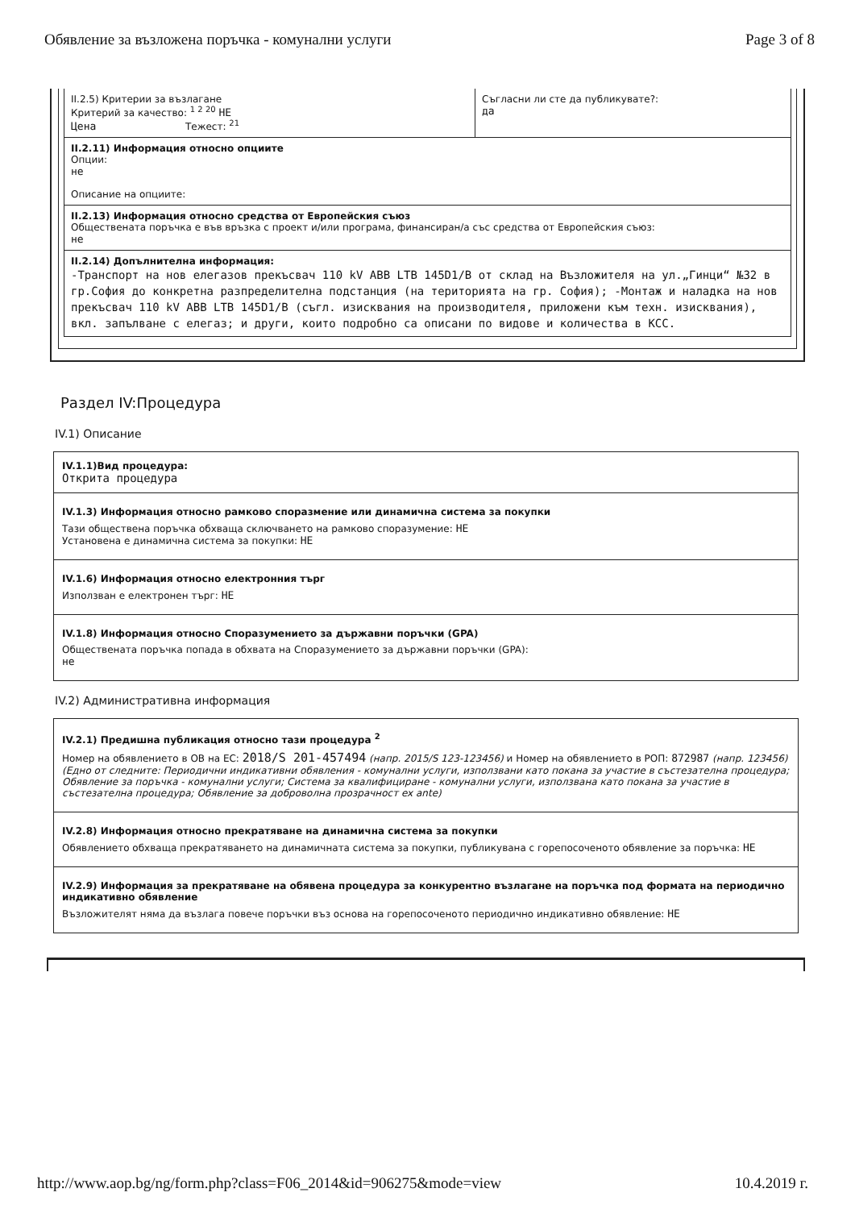Обявление за възложена поръчка - комунални услуги Page 3 of 8
II.2.5) Критерии за възлагане
Критерий за качество: <sup>1 2 20</sup> НЕ
Цена Тежест: <sup>21</sup>
Съгласни ли сте да публикувате?:
да
II.2.11) Информация относно опциите
Опции:
не
Описание на опциите:
II.2.13) Информация относно средства от Европейския съюз
Обществената поръчка е във връзка с проект и/или програма, финансиран/а със средства от Европейския съюз:
не
II.2.14) Допълнителна информация:
-Транспорт на нов елегазов прекъсвач 110 kV ABB LTB 145D1/B от склад на Възложителя на ул.„Гинци“ №32 в гр.София до конкретна разпределителна подстанция (на територията на гр. София); -Монтаж и наладка на нов прекъсвач 110 kV ABB LTB 145D1/B (съгл. изисквания на производителя, приложени към техн. изисквания), вкл. запълване с елегаз; и други, които подробно са описани по видове и количества в КСС.
Раздел IV:Процедура
IV.1) Описание
IV.1.1)Вид процедура:
Открита процедура
IV.1.3) Информация относно рамково споразмение или динамична система за покупки
Тази обществена поръчка обхваща сключването на рамково споразумение: НЕ
Установена е динамична система за покупки: НЕ
IV.1.6) Информация относно електронния търг
Използван е електронен търг: НЕ
IV.1.8) Информация относно Споразумението за държавни поръчки (GPA)
Обществената поръчка попада в обхвата на Споразумението за държавни поръчки (GPA):
не
IV.2) Административна информация
IV.2.1) Предишна публикация относно тази процедура <sup>2</sup>
Номер на обявлението в ОВ на ЕС: 2018/S 201-457494 (напр. 2015/S 123-123456) и Номер на обявлението в РОП: 872987 (напр. 123456)
(Едно от следните: Периодични индикативни обявления - комунални услуги, използвани като покана за участие в състезателна процедура; Обявление за поръчка - комунални услуги; Система за квалифициране - комунални услуги, използвана като покана за участие в състезателна процедура; Обявление за доброволна прозрачност ex ante)
IV.2.8) Информация относно прекратяване на динамична система за покупки
Обявлението обхваща прекратяването на динамичната система за покупки, публикувана с горепосоченото обявление за поръчка: НЕ
IV.2.9) Информация за прекратяване на обявена процедура за конкурентно възлагане на поръчка под формата на периодично индикативно обявление
Възложителят няма да възлага повече поръчки въз основа на горепосоченото периодично индикативно обявление: НЕ
http://www.aop.bg/ng/form.php?class=F06_2014&id=906275&mode=view 10.4.2019 г.